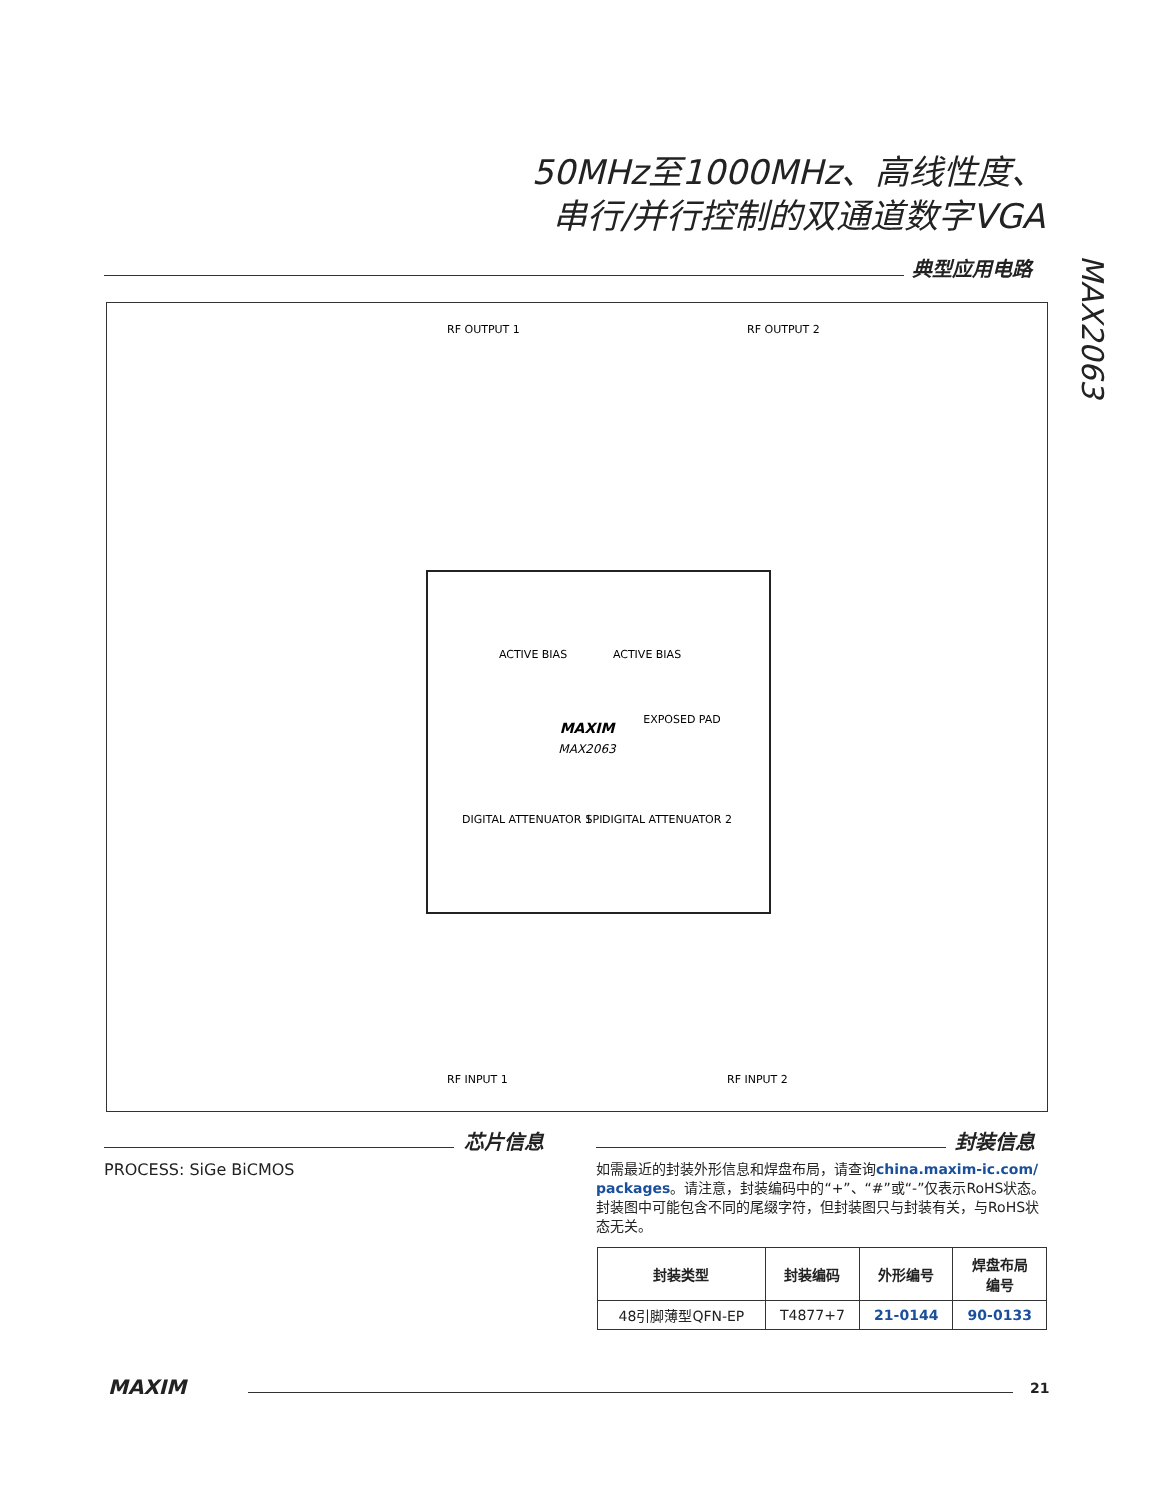50MHz至1000MHz、高线性度、
串行/并行控制的双通道数字VGA
MAX2063
典型应用电路
MAXIM
MAX2063
EXPOSED PAD
ACTIVE BIAS
ACTIVE BIAS
DIGITAL ATTENUATOR 1
SPI
DIGITAL ATTENUATOR 2
RF OUTPUT 1
RF OUTPUT 2
RF INPUT 1
RF INPUT 2
芯片信息
PROCESS: SiGe BiCMOS
封装信息
如需最近的封装外形信息和焊盘布局，请查询china.maxim-ic.com/ packages。请注意，封装编码中的“+”、“#”或“-”仅表示RoHS状态。封装图中可能包含不同的尾缀字符，但封装图只与封装有关，与RoHS状态无关。
| 封装类型 | 封装编码 | 外形编号 | 焊盘布局 编号 |
| --- | --- | --- | --- |
| 48引脚薄型QFN-EP | T4877+7 | 21-0144 | 90-0133 |
MAXIM 21